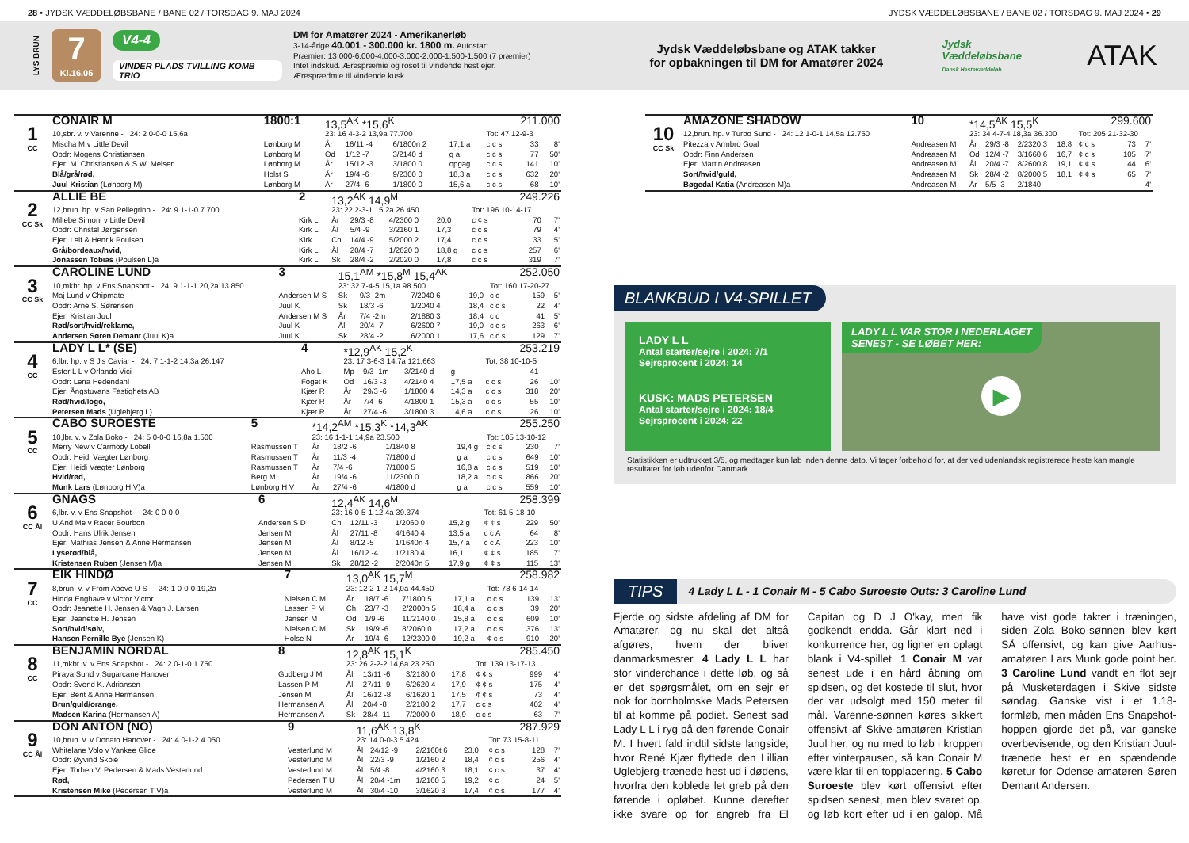28 • JYDSK VÆDDELØBSBANE / BANE 02 / TORSDAG 9. MAJ 2024 JYDSK VÆDDELØBSBANE / BANE 02 / TORSDAG 9. MAJ 2024 • 29
LYS BRUN
7
Kl.16.05
V4-4
VINDER PLADS TVILLING KOMB TRIO
DM for Amatører 2024 - Amerikanerløb
3-14-årige 40.001 - 300.000 kr. 1800 m. Autostart.
Præmier: 13.000-6.000-4.000-3.000-2.000-1.500-1.500 (7 præmier)
Intet indskud. Ærespræmie og roset til vindende hest ejer.
Æresprædmie til vindende kusk.
Jydsk Væddeløbsbane og ATAK takker for opbakningen til DM for Amatører 2024
Jydsk Væddeløbsbane
Dansk Hestevæddeløb
ATAK
| | CONAIR M | 1800:1 | 13,5<sup>AK</sup> *15,6<sup>K</sup> | | | 211.000 | | | |
| 1 CC | 10,sbr. v. v Varenne - 24: 2 0-0-0 15,6a | | 23: 16 4-3-2 13,9a 77.700 | | | | Tot: 47 12-9-3 | | |
| | Mischa M v Little Devil | Lønborg M | År | 16/11 -4 | 6/1800n 2 | 17,1 a | c c s | 33 | 8' |
| | Opdr: Mogens Christiansen | Lønborg M | Od | 1/12 -7 | 3/2140 d | g a | c c s | 77 | 50' |
| | Ejer: M. Christiansen & S.W. Melsen | Lønborg M | År | 15/12 -3 | 3/1800 0 | opgag | c c s | 141 | 10' |
| | Blå/grå/rød, | Holst S | År | 19/4 -6 | 9/2300 0 | 18,3 a | c c s | 632 | 20' |
| | Juul Kristian (Lønborg M) | Lønborg M | År | 27/4 -6 | 1/1800 0 | 15,6 a | c c s | 68 | 10' |
| | ALLIE BE | 2 | 13,2<sup>AK</sup> 14,9<sup>M</sup> | | | 249.226 | | | |
| 2 CC Sk | 12,brun. hp. v San Pellegrino - 24: 9 1-1-0 7.700 | | 23: 22 2-3-1 15,2a 26.450 | | | | Tot: 196 10-14-17 | | |
| | Millebe Simoni v Little Devil | Kirk L | År | 29/3 -8 | 4/2300 0 | 20,0 | c ¢ s | 70 | 7' |
| | Opdr: Christel Jørgensen | Kirk L | Ål | 5/4 -9 | 3/2160 1 | 17,3 | c c s | 79 | 4' |
| | Ejer: Leif & Henrik Poulsen | Kirk L | Ch | 14/4 -9 | 5/2000 2 | 17,4 | c c s | 33 | 5' |
| | Grå/bordeaux/hvid, | Kirk L | Ål | 20/4 -7 | 1/2620 0 | 18,8 g | c c s | 257 | 6' |
| | Jonassen Tobias (Poulsen L)a | Kirk L | Sk | 28/4 -2 | 2/2020 0 | 17,8 | c c s | 319 | 7' |
| | CAROLINE LUND | 3 | 15,1<sup>AM</sup> *15,8<sup>M</sup> 15,4<sup>AK</sup> | | | 252.050 | | | |
| 3 CC Sk | 10,mkbr. hp. v Ens Snapshot - 24: 9 1-1-1 20,2a 13.850 | | 23: 32 7-4-5 15,1a 98.500 | | | | Tot: 160 17-20-27 | | |
| | Maj Lund v Chipmate | Andersen M S | Sk | 9/3 -2m | 7/2040 6 | 19,0 | c c | 159 | 5' |
| | Opdr: Arne S. Sørensen | Juul K | Sk | 18/3 -6 | 1/2040 4 | 18,4 | c c s | 22 | 4' |
| | Ejer: Kristian Juul | Andersen M S | År | 7/4 -2m | 2/1880 3 | 18,4 | c c | 41 | 5' |
| | Rød/sort/hvid/reklame, | Juul K | Ål | 20/4 -7 | 6/2600 7 | 19,0 | c c s | 263 | 6' |
| | Andersen Søren Demant (Juul K)a | Juul K | Sk | 28/4 -2 | 6/2000 1 | 17,6 | c c s | 129 | 7' |
| | LADY L L* (SE) | 4 | *12,9<sup>AK</sup> 15,2<sup>K</sup> | | | 253.219 | | | |
| 4 CC | 6,lbr. hp. v S J's Caviar - 24: 7 1-1-2 14,3a 26.147 | | 23: 17 3-6-3 14,7a 121.663 | | | | Tot: 38 10-10-5 | | |
| | Ester L L v Orlando Vici | Aho L | Mp | 9/3 -1m | 3/2140 d | g | - - | 41 | - |
| | Opdr: Lena Hedendahl | Foget K | Od | 16/3 -3 | 4/2140 4 | 17,5 a | c c s | 26 | 10' |
| | Ejer: Ångstuvans Fastighets AB | Kjær R | År | 29/3 -6 | 1/1800 4 | 14,3 a | c c s | 318 | 20' |
| | Rød/hvid/logo, | Kjær R | År | 7/4 -6 | 4/1800 1 | 15,3 a | c c s | 55 | 10' |
| | Petersen Mads (Uglebjerg L) | Kjær R | År | 27/4 -6 | 3/1800 3 | 14,6 a | c c s | 26 | 10' |
| | CABO SUROESTE | 5 | *14,2<sup>AM</sup> *15,3<sup>K</sup> *14,3<sup>AK</sup> | | | 255.250 | | | |
| 5 CC | 10,lbr. v. v Zola Boko - 24: 5 0-0-0 16,8a 1.500 | | 23: 16 1-1-1 14,9a 23.500 | | | | Tot: 105 13-10-12 | | |
| | Merry New v Carmody Lobell | Rasmussen T | År | 18/2 -6 | 1/1840 8 | 19,4 g | c c s | 230 | 7' |
| | Opdr: Heidi Vægter Lønborg | Rasmussen T | År | 11/3 -4 | 7/1800 d | g a | c c s | 649 | 10' |
| | Ejer: Heidi Vægter Lønborg | Rasmussen T | År | 7/4 -6 | 7/1800 5 | 16,8 a | c c s | 519 | 10' |
| | Hvid/rød, | Berg M | År | 19/4 -6 | 11/2300 0 | 18,2 a | c c s | 866 | 20' |
| | Munk Lars (Lønborg H V)a | Lønborg H V | År | 27/4 -6 | 4/1800 d | g a | c c s | 559 | 10' |
| | GNAGS | 6 | 12,4<sup>AK</sup> 14,6<sup>M</sup> | | | 258.399 | | | |
| 6 CC Ål | 6,lbr. v. v Ens Snapshot - 24: 0 0-0-0 | | 23: 16 0-5-1 12,4a 39.374 | | | | Tot: 61 5-18-10 | | |
| | U And Me v Racer Bourbon | Andersen S D | Ch | 12/11 -3 | 1/2060 0 | 15,2 g | ¢ ¢ s | 229 | 50' |
| | Opdr: Hans Ulrik Jensen | Jensen M | Ål | 27/11 -8 | 4/1640 4 | 13,5 a | c c A | 64 | 8' |
| | Ejer: Mathias Jensen & Anne Hermansen | Jensen M | Ål | 8/12 -5 | 1/1640n 4 | 15,7 a | c c A | 223 | 10' |
| | Lyserød/blå, | Jensen M | Ål | 16/12 -4 | 1/2180 4 | 16,1 | ¢ ¢ s | 185 | 7' |
| | Kristensen Ruben (Jensen M)a | Jensen M | Sk | 28/12 -2 | 2/2040n 5 | 17,9 g | ¢ ¢ s | 115 | 13' |
| | EIK HINDØ | 7 | 13,0<sup>AK</sup> 15,7<sup>M</sup> | | | 258.982 | | | |
| 7 CC | 8,brun. v. v From Above U S - 24: 1 0-0-0 19,2a | | 23: 12 2-1-2 14,0a 44.450 | | | | Tot: 78 6-14-14 | | |
| | Hindø Enghave v Victor Victor | Nielsen C M | År | 18/7 -6 | 7/1800 5 | 17,1 a | c c s | 139 | 13' |
| | Opdr: Jeanette H. Jensen & Vagn J. Larsen | Lassen P M | Ch | 23/7 -3 | 2/2000n 5 | 18,4 a | c c s | 39 | 20' |
| | Ejer: Jeanette H. Jensen | Jensen M | Od | 1/9 -6 | 11/2140 0 | 15,8 a | c c s | 609 | 10' |
| | Sort/hvid/sølv, | Nielsen C M | Sk | 19/9 -6 | 8/2060 0 | 17,2 a | c c s | 376 | 13' |
| | Hansen Pernille Bye (Jensen K) | Holse N | År | 19/4 -6 | 12/2300 0 | 19,2 a | ¢ c s | 910 | 20' |
| | BENJAMIN NORDAL | 8 | 12,8<sup>AK</sup> 15,1<sup>K</sup> | | | 285.450 | | | |
| 8 CC | 11,mkbr. v. v Ens Snapshot - 24: 2 0-1-0 1.750 | | 23: 26 2-2-2 14,6a 23.250 | | | | Tot: 139 13-17-13 | | |
| | Piraya Sund v Sugarcane Hanover | Gudberg J M | Ål | 13/11 -6 | 3/2180 0 | 17,8 | ¢ ¢ s | 999 | 4' |
| | Opdr: Svend K. Adriansen | Lassen P M | Ål | 27/11 -9 | 6/2620 4 | 17,9 | ¢ ¢ s | 175 | 4' |
| | Ejer: Berit & Anne Hermansen | Jensen M | Ål | 16/12 -8 | 6/1620 1 | 17,5 | ¢ ¢ s | 73 | 4' |
| | Brun/guld/orange, | Hermansen A | Ål | 20/4 -8 | 2/2180 2 | 17,7 | c c s | 402 | 4' |
| | Madsen Karina (Hermansen A) | Hermansen A | Sk | 28/4 -11 | 7/2000 0 | 18,9 | c c s | 63 | 7' |
| | DON ANTON (NO) | 9 | 11,6<sup>AK</sup> 13,8<sup>K</sup> | | | 287.929 | | | |
| 9 CC Ål | 10,brun. v. v Donato Hanover - 24: 4 0-1-2 4.050 | | 23: 14 0-0-3 5.424 | | | | Tot: 73 15-8-11 | | |
| | Whitelane Volo v Yankee Glide | Vesterlund M | Ål | 24/12 -9 | 2/2160t 6 | 23,0 | ¢ c s | 128 | 7' |
| | Opdr: Øyvind Skoie | Vesterlund M | Ål | 22/3 -9 | 1/2160 2 | 18,4 | ¢ c s | 256 | 4' |
| | Ejer: Torben V. Pedersen & Mads Vesterlund | Vesterlund M | Ål | 5/4 -8 | 4/2160 3 | 18,1 | ¢ c s | 37 | 4' |
| | Rød, | Pedersen T U | Ål | 20/4 -1m | 1/2160 5 | 19,2 | ¢ c | 24 | 5' |
| | Kristensen Mike (Pedersen T V)a | Vesterlund M | Ål | 30/4 -10 | 3/1620 3 | 17,4 | ¢ c s | 177 | 4' |
| | AMAZONE SHADOW | 10 | *14,5<sup>AK</sup> 15,5<sup>K</sup> | | | 299.600 | | | |
| 10 CC Sk | 12,brun. hp. v Turbo Sund - 24: 12 1-0-1 14,5a 12.750 | | 23: 34 4-7-4 18,3a 36.300 | | | | Tot: 205 21-32-30 | | |
| | Pitezza v Armbro Goal | Andreasen M | År | 29/3 -8 | 2/2320 3 | 18,8 | ¢ c s | 73 | 7' |
| | Opdr: Finn Andersen | Andreasen M | Od | 12/4 -7 | 3/1660 6 | 16,7 | ¢ c s | 105 | 7' |
| | Ejer: Martin Andreasen | Andreasen M | Ål | 20/4 -7 | 8/2600 8 | 19,1 | ¢ ¢ s | 44 | 6' |
| | Sort/hvid/guld, | Andreasen M | Sk | 28/4 -2 | 8/2000 5 | 18,1 | ¢ ¢ s | 65 | 7' |
| | Bøgedal Katia (Andreasen M)a | Andreasen M | År | 5/5 -3 | 2/1840 | | - - | | 4' |
BLANKBUD I V4-SPILLET
LADY L L
Antal starter/sejre i 2024: 7/1
Sejrsprocent i 2024: 14
KUSK: MADS PETERSEN
Antal starter/sejre i 2024: 18/4
Sejrsprocent i 2024: 22
LADY L L VAR STOR I NEDERLAGET
SENEST - SE LØBET HER:
▶
Statistikken er udtrukket 3/5, og medtager kun løb inden denne dato. Vi tager forbehold for, at der ved udenlandsk registrerede heste kan mangle resultater for løb udenfor Danmark.
TIPS 4 Lady L L - 1 Conair M - 5 Cabo Suroeste Outs: 3 Caroline Lund
Fjerde og sidste afdeling af DM for Amatører, og nu skal det altså afgøres, hvem der bliver danmarksmester. 4 Lady L L har stor vinderchance i dette løb, og så er det spørgsmålet, om en sejr er nok for bornholmske Mads Petersen til at komme på podiet. Senest sad Lady L L i ryg på den førende Conair M. I hvert fald indtil sidste langside, hvor René Kjær flyttede den Lillian Uglebjerg-trænede hest ud i dødens, hvorfra den koblede let greb på den førende i opløbet. Kunne derefter ikke svare op for angreb fra El Capitan og D J O'kay, men fik godkendt endda. Går klart ned i konkurrence her, og ligner en oplagt blank i V4-spillet. 1 Conair M var senest ude i en hård åbning om spidsen, og det kostede til slut, hvor der var udsolgt med 150 meter til mål. Varenne-sønnen køres sikkert offensivt af Skive-amatøren Kristian Juul her, og nu med to løb i kroppen efter vinterpausen, så kan Conair M være klar til en topplacering. 5 Cabo Suroeste blev kørt offensivt efter spidsen senest, men blev svaret op, og løb kort efter ud i en galop. Må have vist gode takter i træningen, siden Zola Boko-sønnen blev kørt SÅ offensivt, og kan give Aarhus-amatøren Lars Munk gode point her. 3 Caroline Lund vandt en flot sejr på Musketerdagen i Skive sidste søndag. Ganske vist i et 1.18-formløb, men måden Ens Snapshot-hoppen gjorde det på, var ganske overbevisende, og den Kristian Juul-trænede hest er en spændende køretur for Odense-amatøren Søren Demant Andersen.